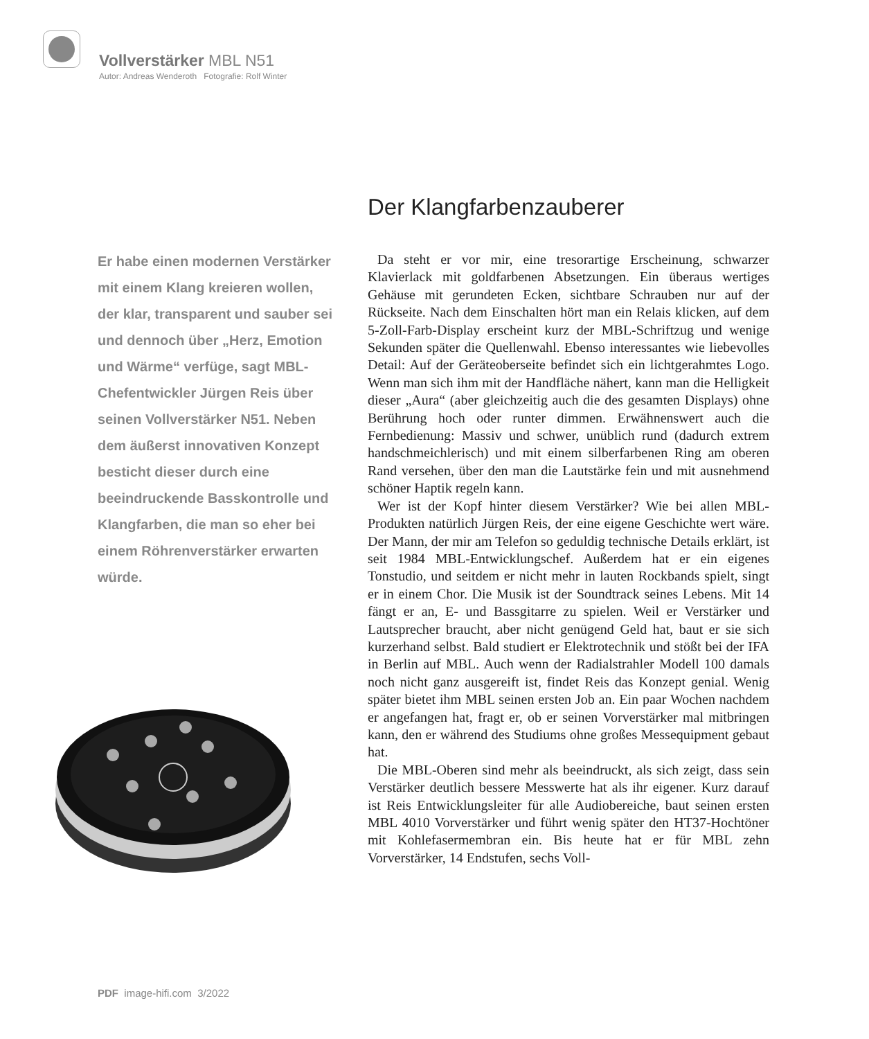Vollverstärker MBL N51
Autor: Andreas Wenderoth Fotografie: Rolf Winter
Der Klangfarbenzauberer
Er habe einen modernen Verstärker mit einem Klang kreieren wollen, der klar, transparent und sauber sei und dennoch über „Herz, Emotion und Wärme“ verfüge, sagt MBL-Chefentwickler Jürgen Reis über seinen Vollverstärker N51. Neben dem äußerst innovativen Konzept besticht dieser durch eine beeindruckende Basskontrolle und Klangfarben, die man so eher bei einem Röhrenverstärker erwarten würde.
Da steht er vor mir, eine tresorartige Erscheinung, schwarzer Klavierlack mit goldfarbenen Absetzungen. Ein überaus wertiges Gehäuse mit gerundeten Ecken, sichtbare Schrauben nur auf der Rückseite. Nach dem Einschalten hört man ein Relais klicken, auf dem 5-Zoll-Farb-Display erscheint kurz der MBL-Schriftzug und wenige Sekunden später die Quellenwahl. Ebenso interessantes wie liebevolles Detail: Auf der Geräteoberseite befindet sich ein lichtgerahmtes Logo. Wenn man sich ihm mit der Handfläche nähert, kann man die Helligkeit dieser „Aura“ (aber gleichzeitig auch die des gesamten Displays) ohne Berührung hoch oder runter dimmen. Erwähnenswert auch die Fernbedienung: Massiv und schwer, unüblich rund (dadurch extrem handschmeichlerisch) und mit einem silberfarbenen Ring am oberen Rand versehen, über den man die Lautstärke fein und mit ausnehmend schöner Haptik regeln kann.
Wer ist der Kopf hinter diesem Verstärker? Wie bei allen MBL-Produkten natürlich Jürgen Reis, der eine eigene Geschichte wert wäre. Der Mann, der mir am Telefon so geduldig technische Details erklärt, ist seit 1984 MBL-Entwicklungschef. Außerdem hat er ein eigenes Tonstudio, und seitdem er nicht mehr in lauten Rockbands spielt, singt er in einem Chor. Die Musik ist der Soundtrack seines Lebens. Mit 14 fängt er an, E- und Bassgitarre zu spielen. Weil er Verstärker und Lautsprecher braucht, aber nicht genügend Geld hat, baut er sie sich kurzerhand selbst. Bald studiert er Elektrotechnik und stößt bei der IFA in Berlin auf MBL. Auch wenn der Radialstrahler Modell 100 damals noch nicht ganz ausgereift ist, findet Reis das Konzept genial. Wenig später bietet ihm MBL seinen ersten Job an. Ein paar Wochen nachdem er angefangen hat, fragt er, ob er seinen Vorverstärker mal mitbringen kann, den er während des Studiums ohne großes Messequipment gebaut hat.
Die MBL-Oberen sind mehr als beeindruckt, als sich zeigt, dass sein Verstärker deutlich bessere Messwerte hat als ihr eigener. Kurz darauf ist Reis Entwicklungsleiter für alle Audiobereiche, baut seinen ersten MBL 4010 Vorverstärker und führt wenig später den HT37-Hochtöner mit Kohlefasermembran ein. Bis heute hat er für MBL zehn Vorverstärker, 14 Endstufen, sechs Voll-
PDF image-hifi.com 3/2022